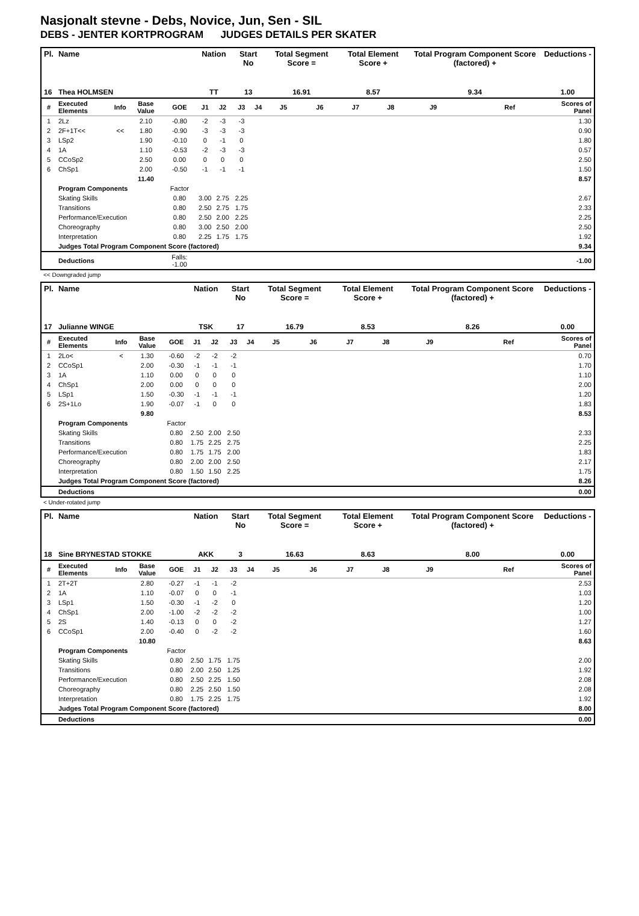Nasjonalt stevne - Debs, Novice, Jun, Sen - SIL
DEBS - JENTER KORTPROGRAM JUDGES DETAILS PER SKATER
| Pl. | Name | | | | Nation | | Start No | | Total Segment Score = | | Total Element Score + | | Total Program Component Score (factored) + | | | Deductions - |
| --- | --- | --- | --- | --- | --- | --- | --- | --- | --- | --- | --- | --- | --- | --- | --- | --- |
| 16 | Thea HOLMSEN | | | | TT | | 13 | | 16.91 | | 8.57 | | 9.34 | | | 1.00 |
| # | Executed Elements | Info | Base Value | GOE | J1 | J2 | J3 | J4 | J5 | J6 | J7 | J8 | J9 | | Ref | Scores of Panel |
| 1 | 2Lz | | 2.10 | -0.80 | -2 | -3 | -3 | | | | | | | | | 1.30 |
| 2 | 2F+1T<< | << | 1.80 | -0.90 | -3 | -3 | -3 | | | | | | | | | 0.90 |
| 3 | LSp2 | | 1.90 | -0.10 | 0 | -1 | 0 | | | | | | | | | 1.80 |
| 4 | 1A | | 1.10 | -0.53 | -2 | -3 | -3 | | | | | | | | | 0.57 |
| 5 | CCoSp2 | | 2.50 | 0.00 | 0 | 0 | 0 | | | | | | | | | 2.50 |
| 6 | ChSp1 | | 2.00 | -0.50 | -1 | -1 | -1 | | | | | | | | | 1.50 |
| | | | 11.40 | | | | | | | | | | | | | 8.57 |
| | Program Components | | | Factor | | | | | | | | | | | | |
| | Skating Skills | | | 0.80 | 3.00 | 2.75 | 2.25 | | | | | | | | | 2.67 |
| | Transitions | | | 0.80 | 2.50 | 2.75 | 1.75 | | | | | | | | | 2.33 |
| | Performance/Execution | | | 0.80 | 2.50 | 2.00 | 2.25 | | | | | | | | | 2.25 |
| | Choreography | | | 0.80 | 3.00 | 2.50 | 2.00 | | | | | | | | | 2.50 |
| | Interpretation | | | 0.80 | 2.25 | 1.75 | 1.75 | | | | | | | | | 1.92 |
| | Judges Total Program Component Score (factored) | | | | | | | | | | | | | | | 9.34 |
| | Deductions | | | Falls: -1.00 | | | | | | | | | | | | -1.00 |
<< Downgraded jump
| Pl. | Name | | | | Nation | | Start No | | Total Segment Score = | | Total Element Score + | | Total Program Component Score (factored) + | | | Deductions - |
| --- | --- | --- | --- | --- | --- | --- | --- | --- | --- | --- | --- | --- | --- | --- | --- | --- |
| 17 | Julianne WINGE | | | | TSK | | 17 | | 16.79 | | 8.53 | | 8.26 | | | 0.00 |
| # | Executed Elements | Info | Base Value | GOE | J1 | J2 | J3 | J4 | J5 | J6 | J7 | J8 | J9 | | Ref | Scores of Panel |
| 1 | 2Lo< | < | 1.30 | -0.60 | -2 | -2 | -2 | | | | | | | | | 0.70 |
| 2 | CCoSp1 | | 2.00 | -0.30 | -1 | -1 | -1 | | | | | | | | | 1.70 |
| 3 | 1A | | 1.10 | 0.00 | 0 | 0 | 0 | | | | | | | | | 1.10 |
| 4 | ChSp1 | | 2.00 | 0.00 | 0 | 0 | 0 | | | | | | | | | 2.00 |
| 5 | LSp1 | | 1.50 | -0.30 | -1 | -1 | -1 | | | | | | | | | 1.20 |
| 6 | 2S+1Lo | | 1.90 | -0.07 | -1 | 0 | 0 | | | | | | | | | 1.83 |
| | | | 9.80 | | | | | | | | | | | | | 8.53 |
| | Program Components | | | Factor | | | | | | | | | | | | |
| | Skating Skills | | | 0.80 | 2.50 | 2.00 | 2.50 | | | | | | | | | 2.33 |
| | Transitions | | | 0.80 | 1.75 | 2.25 | 2.75 | | | | | | | | | 2.25 |
| | Performance/Execution | | | 0.80 | 1.75 | 1.75 | 2.00 | | | | | | | | | 1.83 |
| | Choreography | | | 0.80 | 2.00 | 2.00 | 2.50 | | | | | | | | | 2.17 |
| | Interpretation | | | 0.80 | 1.50 | 1.50 | 2.25 | | | | | | | | | 1.75 |
| | Judges Total Program Component Score (factored) | | | | | | | | | | | | | | | 8.26 |
| | Deductions | | | | | | | | | | | | | | | 0.00 |
< Under-rotated jump
| Pl. | Name | | | | Nation | | Start No | | Total Segment Score = | | Total Element Score + | | Total Program Component Score (factored) + | | | Deductions - |
| --- | --- | --- | --- | --- | --- | --- | --- | --- | --- | --- | --- | --- | --- | --- | --- | --- |
| 18 | Sine BRYNESTAD STOKKE | | | | AKK | | 3 | | 16.63 | | 8.63 | | 8.00 | | | 0.00 |
| # | Executed Elements | Info | Base Value | GOE | J1 | J2 | J3 | J4 | J5 | J6 | J7 | J8 | J9 | | Ref | Scores of Panel |
| 1 | 2T+2T | | 2.80 | -0.27 | -1 | -1 | -2 | | | | | | | | | 2.53 |
| 2 | 1A | | 1.10 | -0.07 | 0 | 0 | -1 | | | | | | | | | 1.03 |
| 3 | LSp1 | | 1.50 | -0.30 | -1 | -2 | 0 | | | | | | | | | 1.20 |
| 4 | ChSp1 | | 2.00 | -1.00 | -2 | -2 | -2 | | | | | | | | | 1.00 |
| 5 | 2S | | 1.40 | -0.13 | 0 | 0 | -2 | | | | | | | | | 1.27 |
| 6 | CCoSp1 | | 2.00 | -0.40 | 0 | -2 | -2 | | | | | | | | | 1.60 |
| | | | 10.80 | | | | | | | | | | | | | 8.63 |
| | Program Components | | | Factor | | | | | | | | | | | | |
| | Skating Skills | | | 0.80 | 2.50 | 1.75 | 1.75 | | | | | | | | | 2.00 |
| | Transitions | | | 0.80 | 2.00 | 2.50 | 1.25 | | | | | | | | | 1.92 |
| | Performance/Execution | | | 0.80 | 2.50 | 2.25 | 1.50 | | | | | | | | | 2.08 |
| | Choreography | | | 0.80 | 2.25 | 2.50 | 1.50 | | | | | | | | | 2.08 |
| | Interpretation | | | 0.80 | 1.75 | 2.25 | 1.75 | | | | | | | | | 1.92 |
| | Judges Total Program Component Score (factored) | | | | | | | | | | | | | | | 8.00 |
| | Deductions | | | | | | | | | | | | | | | 0.00 |